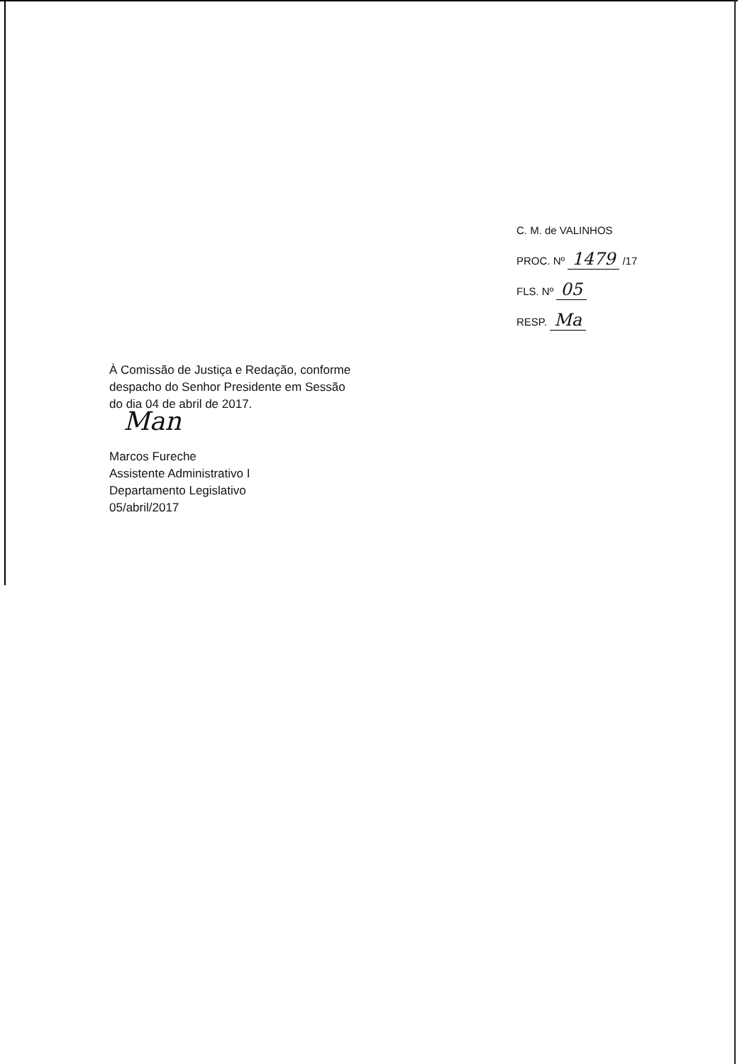C. M. de VALINHOS
PROC. Nº 1479 /17
FLS. Nº 05
RESP. Ma
À Comissão de Justiça e Redação, conforme
despacho do Senhor Presidente em Sessão
do dia 04 de abril de 2017.
Man
Marcos Fureche
Assistente Administrativo I
Departamento Legislativo
05/abril/2017